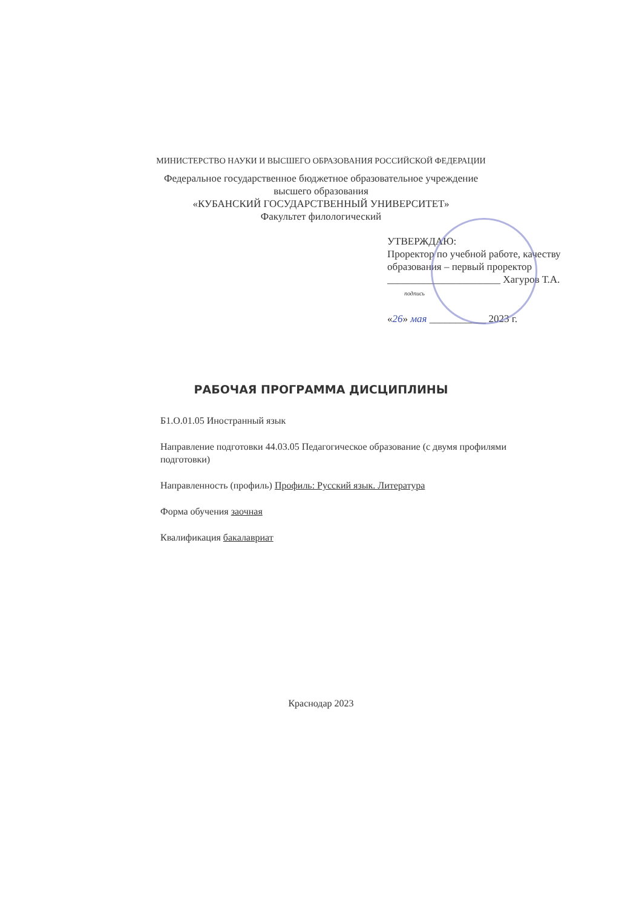МИНИСТЕРСТВО НАУКИ И ВЫСШЕГО ОБРАЗОВАНИЯ РОССИЙСКОЙ ФЕДЕРАЦИИ
Федеральное государственное бюджетное образовательное учреждение
высшего образования
«КУБАНСКИЙ ГОСУДАРСТВЕННЫЙ УНИВЕРСИТЕТ»
Факультет филологический
УТВЕРЖДАЮ:
Проректор по учебной работе, качеству образования – первый проректор
______________________ Хагуров Т.А.
подпись
«26» мая ___________ 2023 г.
РАБОЧАЯ ПРОГРАММА ДИСЦИПЛИНЫ
Б1.О.01.05 Иностранный язык
Направление подготовки 44.03.05 Педагогическое образование (с двумя профилями подготовки)
Направленность (профиль) Профиль: Русский язык. Литература
Форма обучения заочная
Квалификация бакалавриат
Краснодар 2023